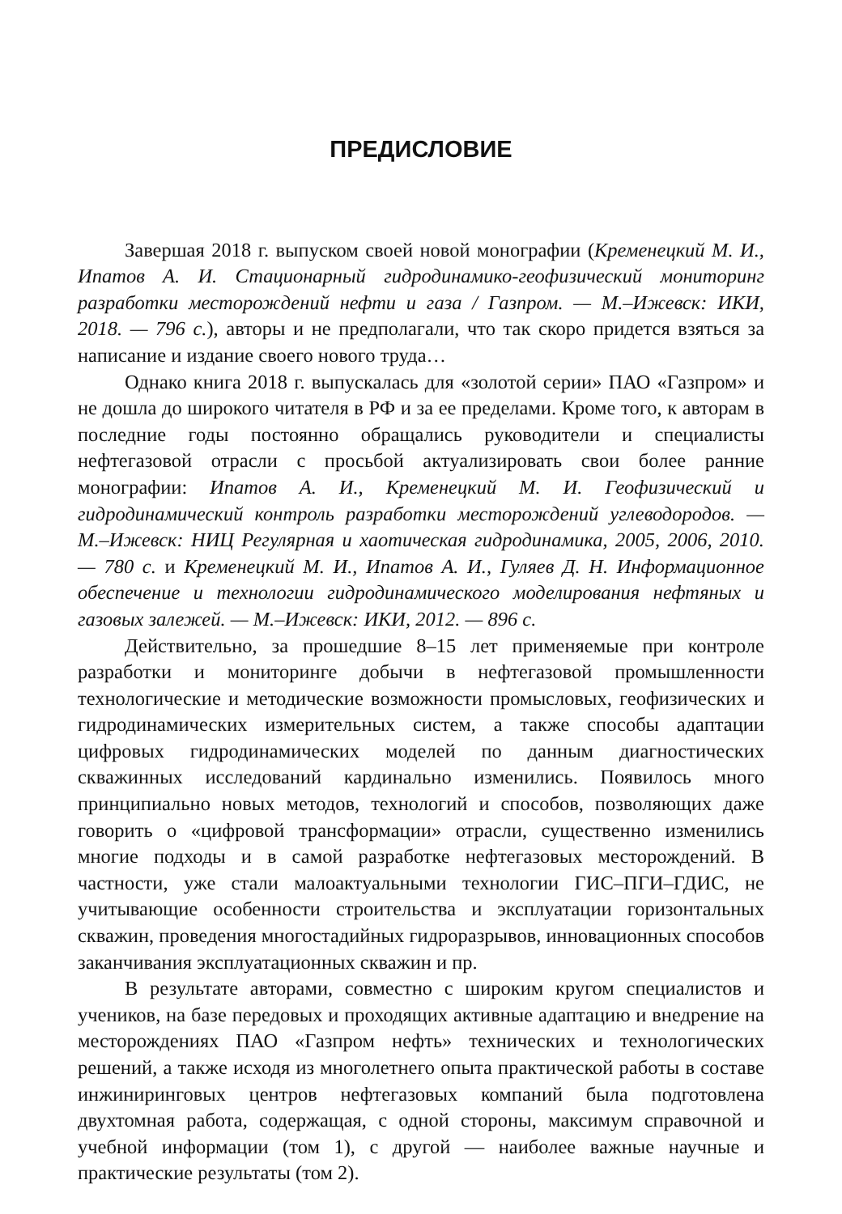ПРЕДИСЛОВИЕ
Завершая 2018 г. выпуском своей новой монографии (Кременецкий М. И., Ипатов А. И. Стационарный гидродинамико-геофизический мониторинг разработки месторождений нефти и газа / Газпром. — М.–Ижевск: ИКИ, 2018. — 796 с.), авторы и не предполагали, что так скоро придется взяться за написание и издание своего нового труда…
Однако книга 2018 г. выпускалась для «золотой серии» ПАО «Газпром» и не дошла до широкого читателя в РФ и за ее пределами. Кроме того, к авторам в последние годы постоянно обращались руководители и специалисты нефтегазовой отрасли с просьбой актуализировать свои более ранние монографии: Ипатов А. И., Кременецкий М. И. Геофизический и гидродинамический контроль разработки месторождений углеводородов. — М.–Ижевск: НИЦ Регулярная и хаотическая гидродинамика, 2005, 2006, 2010. — 780 с. и Кременецкий М. И., Ипатов А. И., Гуляев Д. Н. Информационное обеспечение и технологии гидродинамического моделирования нефтяных и газовых залежей. — М.–Ижевск: ИКИ, 2012. — 896 с.
Действительно, за прошедшие 8–15 лет применяемые при контроле разработки и мониторинге добычи в нефтегазовой промышленности технологические и методические возможности промысловых, геофизических и гидродинамических измерительных систем, а также способы адаптации цифровых гидродинамических моделей по данным диагностических скважинных исследований кардинально изменились. Появилось много принципиально новых методов, технологий и способов, позволяющих даже говорить о «цифровой трансформации» отрасли, существенно изменились многие подходы и в самой разработке нефтегазовых месторождений. В частности, уже стали малоактуальными технологии ГИС–ПГИ–ГДИС, не учитывающие особенности строительства и эксплуатации горизонтальных скважин, проведения многостадийных гидроразрывов, инновационных способов заканчивания эксплуатационных скважин и пр.
В результате авторами, совместно с широким кругом специалистов и учеников, на базе передовых и проходящих активные адаптацию и внедрение на месторождениях ПАО «Газпром нефть» технических и технологических решений, а также исходя из многолетнего опыта практической работы в составе инжиниринговых центров нефтегазовых компаний была подготовлена двухтомная работа, содержащая, с одной стороны, максимум справочной и учебной информации (том 1), с другой — наиболее важные научные и практические результаты (том 2).